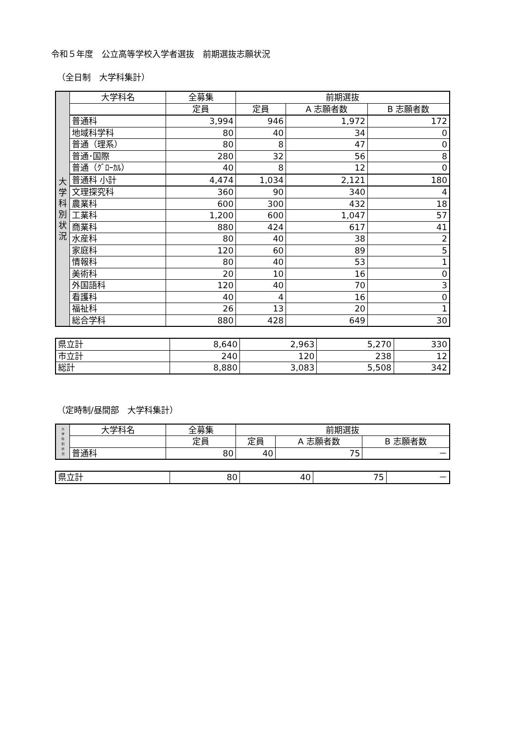令和５年度　公立高等学校入学者選抜　前期選抜志願状況
（全日制　大学科集計）
| 大 学 科 別 状 況 | 大学科名 | 全募集 | 前期選抜 | | |
| | | 定員 | 定員 | A 志願者数 | B 志願者数 |
| | 普通科 | 3,994 | 946 | 1,972 | 172 |
| | 地域科学科 | 80 | 40 | 34 | 0 |
| | 普通（理系） | 80 | 8 | 47 | 0 |
| | 普通･国際 | 280 | 32 | 56 | 8 |
| | 普通（ｸﾞﾛｰｶﾙ） | 40 | 8 | 12 | 0 |
| | 普通科 小計 | 4,474 | 1,034 | 2,121 | 180 |
| | 文理探究科 | 360 | 90 | 340 | 4 |
| | 農業科 | 600 | 300 | 432 | 18 |
| | 工業科 | 1,200 | 600 | 1,047 | 57 |
| | 商業科 | 880 | 424 | 617 | 41 |
| | 水産科 | 80 | 40 | 38 | 2 |
| | 家庭科 | 120 | 60 | 89 | 5 |
| | 情報科 | 80 | 40 | 53 | 1 |
| | 美術科 | 20 | 10 | 16 | 0 |
| | 外国語科 | 120 | 40 | 70 | 3 |
| | 看護科 | 40 | 4 | 16 | 0 |
| | 福祉科 | 26 | 13 | 20 | 1 |
| | 総合学科 | 880 | 428 | 649 | 30 |
| 県立計 | 8,640 | 2,963 | 5,270 | 330 |
| 市立計 | 240 | 120 | 238 | 12 |
| 総計 | 8,880 | 3,083 | 5,508 | 342 |
（定時制/昼間部　大学科集計）
| 大 学 科 別 状 況 | 大学科名 | 全募集 | 前期選抜 | | |
| | | 定員 | 定員 | A 志願者数 | B 志願者数 |
| | 普通科 | 80 | 40 | 75 | － |
| 県立計 | 80 | 40 | 75 | － |